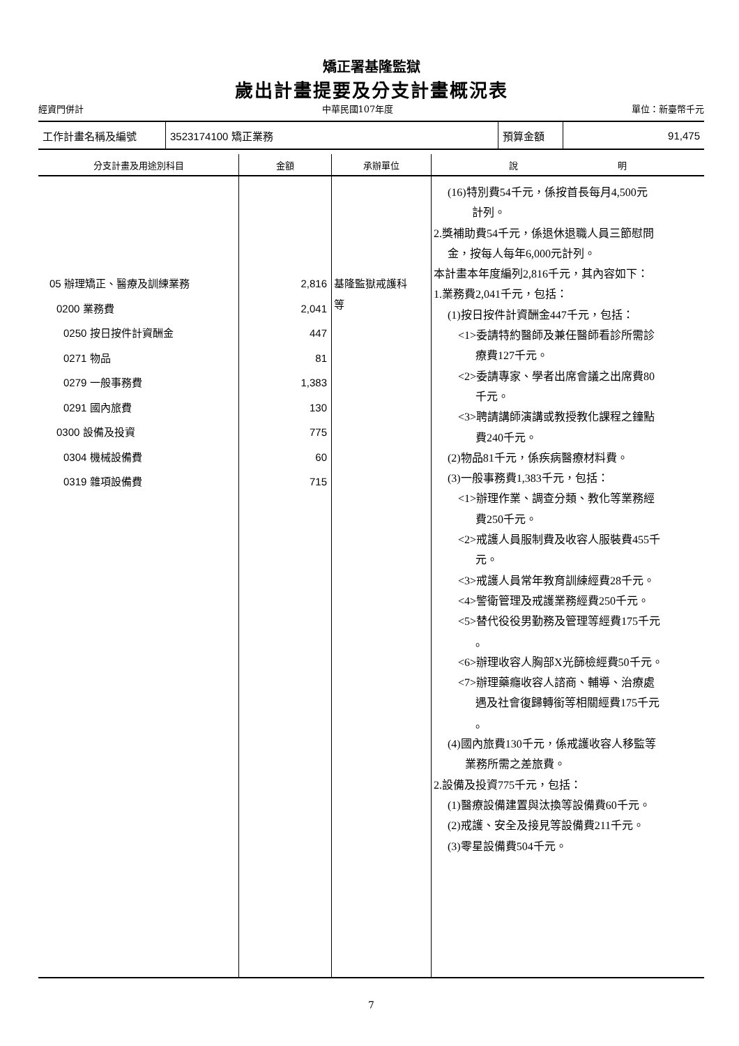矯正署基隆監獄
歲出計畫提要及分支計畫概況表
經資門併計 中華民國107年度 單位：新臺幣千元
| 工作計畫名稱及編號 | 3523174100 矯正業務 | 預算金額 | 91,475 |
| 分支計畫及用途別科目 | 金額 | 承辦單位 | 說 明 |
| --- | --- | --- | --- |
| 05 辦理矯正、醫療及訓練業務 0200 業務費 0250 按日按件計資酬金 0271 物品 0279 一般事務費 0291 國內旅費 0300 設備及投資 0304 機械設備費 0319 雜項設備費 | 2,816 2,041 447 81 1,383 130 775 60 715 | 基隆監獄戒護科 等 | (16)特別費54千元，係按首長每月4,500元 計列。 2.獎補助費54千元，係退休退職人員三節慰問 金，按每人每年6,000元計列。 本計畫本年度編列2,816千元，其內容如下： 1.業務費2,041千元，包括： (1)按日按件計資酬金447千元，包括： <1>委請特約醫師及兼任醫師看診所需診 療費127千元。 <2>委請專家、學者出席會議之出席費80 千元。 <3>聘請講師演講或教授教化課程之鐘點 費240千元。 (2)物品81千元，係疾病醫療材料費。 (3)一般事務費1,383千元，包括： <1>辦理作業、調查分類、教化等業務經 費250千元。 <2>戒護人員服制費及收容人服裝費455千 元。 <3>戒護人員常年教育訓練經費28千元。 <4>警衛管理及戒護業務經費250千元。 <5>替代役役男勤務及管理等經費175千元 。 <6>辦理收容人胸部X光篩檢經費50千元。 <7>辦理藥癮收容人諮商、輔導、治療處 遇及社會復歸轉銜等相關經費175千元 。 (4)國內旅費130千元，係戒護收容人移監等 業務所需之差旅費。 2.設備及投資775千元，包括： (1)醫療設備建置與汰換等設備費60千元。 (2)戒護、安全及接見等設備費211千元。 (3)零星設備費504千元。 |
7